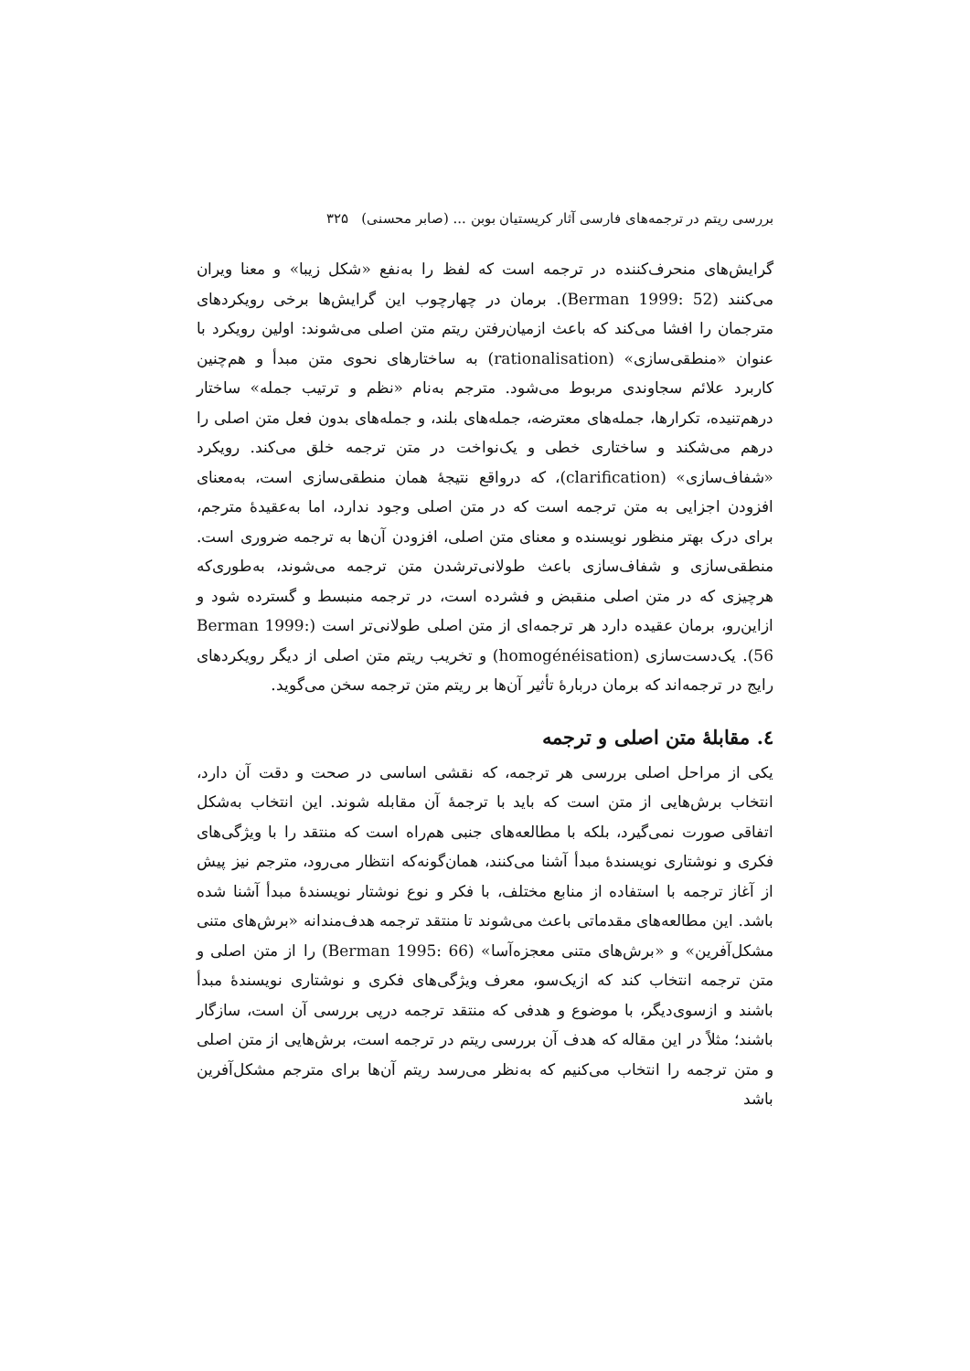بررسی ریتم در ترجمه‌های فارسی آثار کریستیان بوبن ... (صابر محسنی) ۳۲۵
گرایش‌های منحرف‌کننده در ترجمه است که لفظ را به‌نفع «شکل زیبا» و معنا ویران می‌کنند (Berman 1999: 52). برمان در چهارچوب این گرایش‌ها برخی رویکردهای مترجمان را افشا می‌کند که باعث ازمیان‌رفتن ریتم متن اصلی می‌شوند: اولین رویکرد با عنوان «منطقی‌سازی» (rationalisation) به ساختارهای نحوی متن مبدأ و هم‌چنین کاربرد علائم سجاوندی مربوط می‌شود. مترجم به‌نام «نظم و ترتیب جمله» ساختار درهم‌تنیده، تکرارها، جمله‌های معترضه، جمله‌های بلند، و جمله‌های بدون فعل متن اصلی را درهم می‌شکند و ساختاری خطی و یک‌نواخت در متن ترجمه خلق می‌کند. رویکرد «شفاف‌سازی» (clarification)، که درواقع نتیجهٔ همان منطقی‌سازی است، به‌معنای افزودن اجزایی به متن ترجمه است که در متن اصلی وجود ندارد، اما به‌عقیدهٔ مترجم، برای درک بهتر منظور نویسنده و معنای متن اصلی، افزودن آن‌ها به ترجمه ضروری است. منطقی‌سازی و شفاف‌سازی باعث طولانی‌ترشدن متن ترجمه می‌شوند، به‌طوری‌که هرچیزی که در متن اصلی منقبض و فشرده است، در ترجمه منبسط و گسترده شود و ازاین‌رو، برمان عقیده دارد هر ترجمه‌ای از متن اصلی طولانی‌تر است (Berman 1999: 56). یک‌دست‌سازی (homogénéisation) و تخریب ریتم متن اصلی از دیگر رویکردهای رایج در ترجمه‌اند که برمان دربارهٔ تأثیر آن‌ها بر ریتم متن ترجمه سخن می‌گوید.
٤. مقابلهٔ متن اصلی و ترجمه
یکی از مراحل اصلی بررسی هر ترجمه، که نقشی اساسی در صحت و دقت آن دارد، انتخاب برش‌هایی از متن است که باید با ترجمهٔ آن مقابله شوند. این انتخاب به‌شکل اتفاقی صورت نمی‌گیرد، بلکه با مطالعه‌های جنبی هم‌راه است که منتقد را با ویژگی‌های فکری و نوشتاری نویسندهٔ مبدأ آشنا می‌کنند، همان‌گونه‌که انتظار می‌رود، مترجم نیز پیش از آغاز ترجمه با استفاده از منابع مختلف، با فکر و نوع نوشتار نویسندهٔ مبدأ آشنا شده باشد. این مطالعه‌های مقدماتی باعث می‌شوند تا منتقد ترجمه هدف‌مندانه «برش‌های متنی مشکل‌آفرین» و «برش‌های متنی معجزه‌آسا» (Berman 1995: 66) را از متن اصلی و متن ترجمه انتخاب کند که ازیک‌سو، معرف ویژگی‌های فکری و نوشتاری نویسندهٔ مبدأ باشند و ازسوی‌دیگر، با موضوع و هدفی که منتقد ترجمه درپی بررسی آن است، سازگار باشند؛ مثلاً در این مقاله که هدف آن بررسی ریتم در ترجمه است، برش‌هایی از متن اصلی و متن ترجمه را انتخاب می‌کنیم که به‌نظر می‌رسد ریتم آن‌ها برای مترجم مشکل‌آفرین باشد